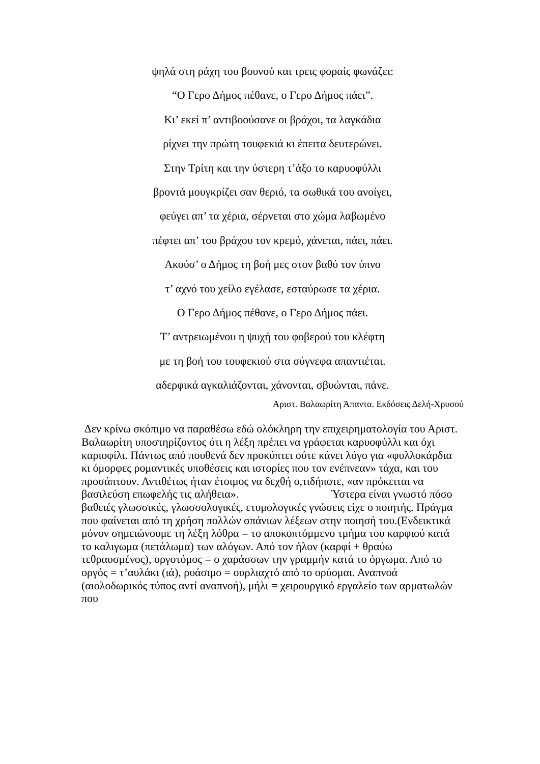ψηλά στη ράχη του βουνού και τρεις φοραίς φωνάζει:
“Ο Γερο Δήμος πέθανε, ο Γερο Δήμος πάει”.
Κι’ εκεί π’ αντιβοούσανε οι βράχοι, τα λαγκάδια
ρίχνει την πρώτη τουφεκιά κι έπειτα δευτερώνει.
Στην Τρίτη και την ύστερη τ’άξο το καρυοφύλλι
βροντά μουγκρίζει σαν θεριό, τα σωθικά του ανοίγει,
φεύγει απ’ τα χέρια, σέρνεται στο χώμα λαβωμένο
πέφτει απ’ του βράχου τον κρεμό, χάνεται, πάει, πάει.
Ακούσ’ ο Δήμος τη βοή μες στον βαθύ τον ύπνο
τ’ αχνό του χείλο εγέλασε, εσταύρωσε τα χέρια.
Ο Γερο Δήμος πέθανε, ο Γερο Δήμος πάει.
Τ’ αντρειωμένου η ψυχή του φοβερού του κλέφτη
με τη βοή του τουφεκιού στα σύγνεφα απαντιέται.
αδερφικά αγκαλιάζονται, χάνονται, σβυώνται, πάνε.
Αριστ. Βαλαωρίτη Άπαντα. Εκδόσεις Δελή-Χρυσού
Δεν κρίνω σκόπιμο να παραθέσω εδώ ολόκληρη την επιχειρηματολογία του Αριστ. Βαλαωρίτη υποστηρίζοντος ότι η λέξη πρέπει να γράφεται καρυοφύλλι και όχι καριοφίλι. Πάντως από πουθενά δεν προκύπτει ούτε κάνει λόγο για «φυλλοκάρδια κι όμορφες ρομαντικές υποθέσεις και ιστορίες που τον ενέπνεαν» τάχα, και του προσάπτουν. Αντιθέτως ήταν έτοιμος να δεχθή ο,τιδήποτε, «αν πρόκειται να βασιλεύση επωφελής τις αλήθεια». Ύστερα είναι γνωστό πόσο βαθειές γλωσσικές, γλωσσολογικές, ετυμολογικές γνώσεις είχε ο ποιητής. Πράγμα που φαίνεται από τη χρήση πολλών σπάνιων λέξεων στην ποιησή του.(Ενδεικτικά μόνον σημειώνουμε τη λέξη λόθρα = το αποκοπτόμμενο τμήμα του καρφιού κατά το καλιγωμα (πετάλωμα) των αλόγων. Από τον ήλον (καρφί + θραύω τεθραυσμένος), οργοτόμος = ο χαράσσων την γραμμήν κατά το όργωμα. Από το οργός = τ’αυλάκι (ιά), ρυάσιμο = ουρλιαχτό από το ορύομαι. Αναπνοά (αιολοδωρικός τύπος αντί αναπνοή), μήλι = χειρουργικό εργαλείο των αρματωλών που